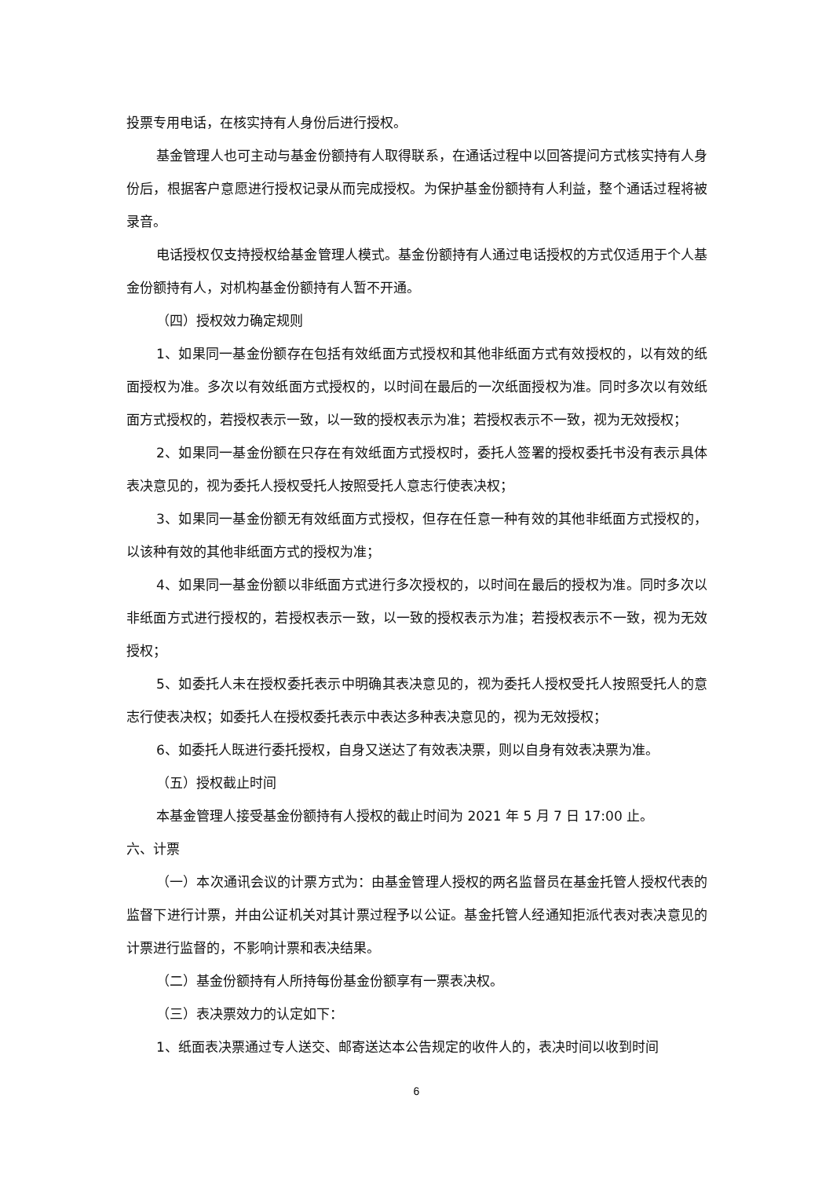投票专用电话，在核实持有人身份后进行授权。
基金管理人也可主动与基金份额持有人取得联系，在通话过程中以回答提问方式核实持有人身份后，根据客户意愿进行授权记录从而完成授权。为保护基金份额持有人利益，整个通话过程将被录音。
电话授权仅支持授权给基金管理人模式。基金份额持有人通过电话授权的方式仅适用于个人基金份额持有人，对机构基金份额持有人暂不开通。
（四）授权效力确定规则
1、如果同一基金份额存在包括有效纸面方式授权和其他非纸面方式有效授权的，以有效的纸面授权为准。多次以有效纸面方式授权的，以时间在最后的一次纸面授权为准。同时多次以有效纸面方式授权的，若授权表示一致，以一致的授权表示为准；若授权表示不一致，视为无效授权；
2、如果同一基金份额在只存在有效纸面方式授权时，委托人签署的授权委托书没有表示具体表决意见的，视为委托人授权受托人按照受托人意志行使表决权；
3、如果同一基金份额无有效纸面方式授权，但存在任意一种有效的其他非纸面方式授权的，以该种有效的其他非纸面方式的授权为准；
4、如果同一基金份额以非纸面方式进行多次授权的，以时间在最后的授权为准。同时多次以非纸面方式进行授权的，若授权表示一致，以一致的授权表示为准；若授权表示不一致，视为无效授权；
5、如委托人未在授权委托表示中明确其表决意见的，视为委托人授权受托人按照受托人的意志行使表决权；如委托人在授权委托表示中表达多种表决意见的，视为无效授权；
6、如委托人既进行委托授权，自身又送达了有效表决票，则以自身有效表决票为准。
（五）授权截止时间
本基金管理人接受基金份额持有人授权的截止时间为 2021 年 5 月 7 日 17:00 止。
六、计票
（一）本次通讯会议的计票方式为：由基金管理人授权的两名监督员在基金托管人授权代表的监督下进行计票，并由公证机关对其计票过程予以公证。基金托管人经通知拒派代表对表决意见的计票进行监督的，不影响计票和表决结果。
（二）基金份额持有人所持每份基金份额享有一票表决权。
（三）表决票效力的认定如下：
1、纸面表决票通过专人送交、邮寄送达本公告规定的收件人的，表决时间以收到时间
6